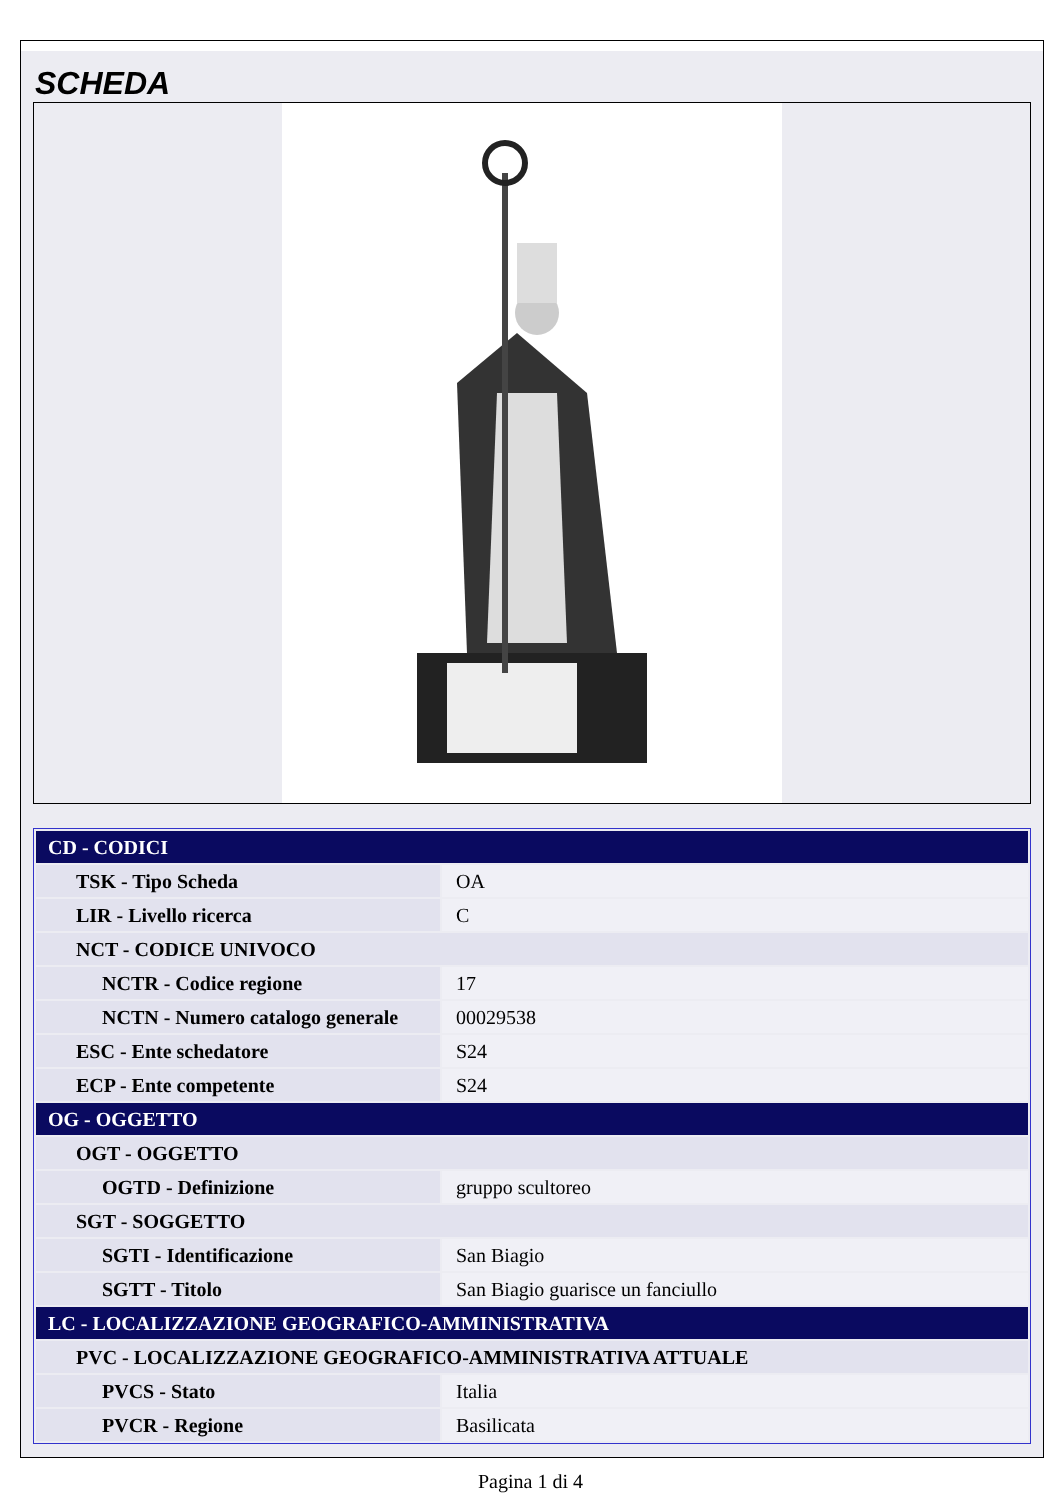SCHEDA
| CD - CODICI | |
| TSK - Tipo Scheda | OA |
| LIR - Livello ricerca | C |
| NCT - CODICE UNIVOCO | |
| NCTR - Codice regione | 17 |
| NCTN - Numero catalogo generale | 00029538 |
| ESC - Ente schedatore | S24 |
| ECP - Ente competente | S24 |
| OG - OGGETTO | |
| OGT - OGGETTO | |
| OGTD - Definizione | gruppo scultoreo |
| SGT - SOGGETTO | |
| SGTI - Identificazione | San Biagio |
| SGTT - Titolo | San Biagio guarisce un fanciullo |
| LC - LOCALIZZAZIONE GEOGRAFICO-AMMINISTRATIVA | |
| PVC - LOCALIZZAZIONE GEOGRAFICO-AMMINISTRATIVA ATTUALE | |
| PVCS - Stato | Italia |
| PVCR - Regione | Basilicata |
Pagina 1 di 4